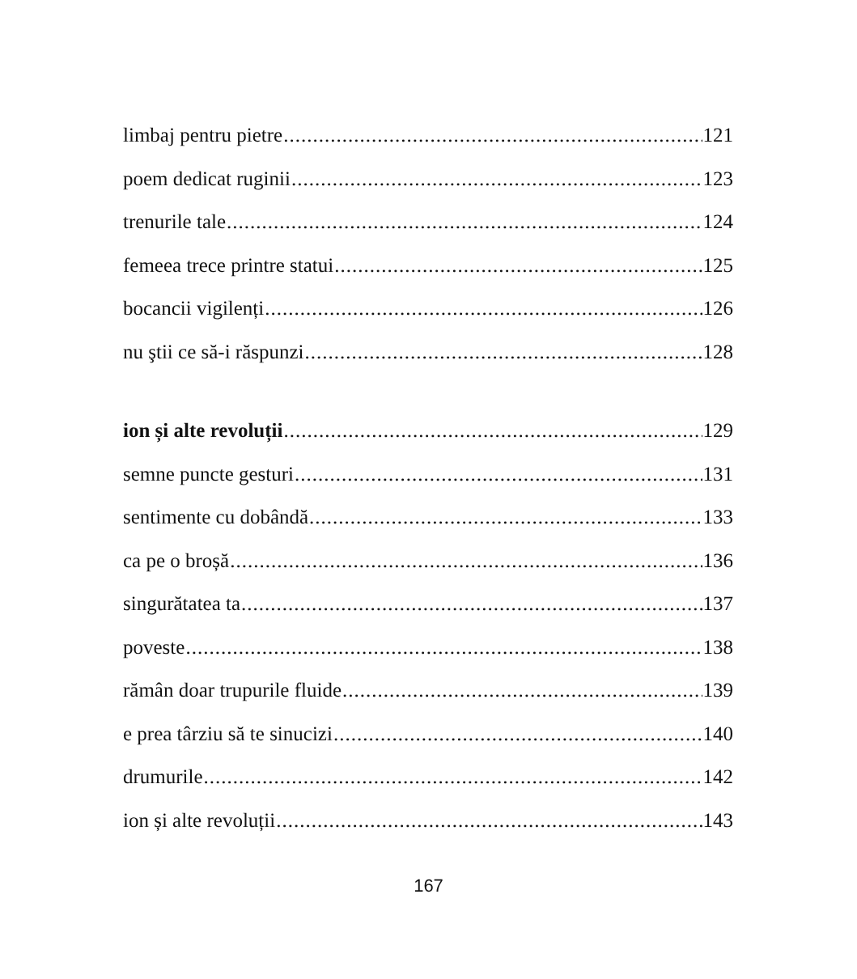limbaj pentru pietre 121
poem dedicat ruginii 123
trenurile tale 124
femeea trece printre statui 125
bocancii vigilenți 126
nu ştii ce să-i răspunzi 128
ion și alte revoluții 129
semne puncte gesturi 131
sentimente cu dobândă 133
ca pe o broșă 136
singurătatea ta 137
poveste 138
rămân doar trupurile fluide 139
e prea târziu să te sinucizi 140
drumurile 142
ion și alte revoluții 143
167